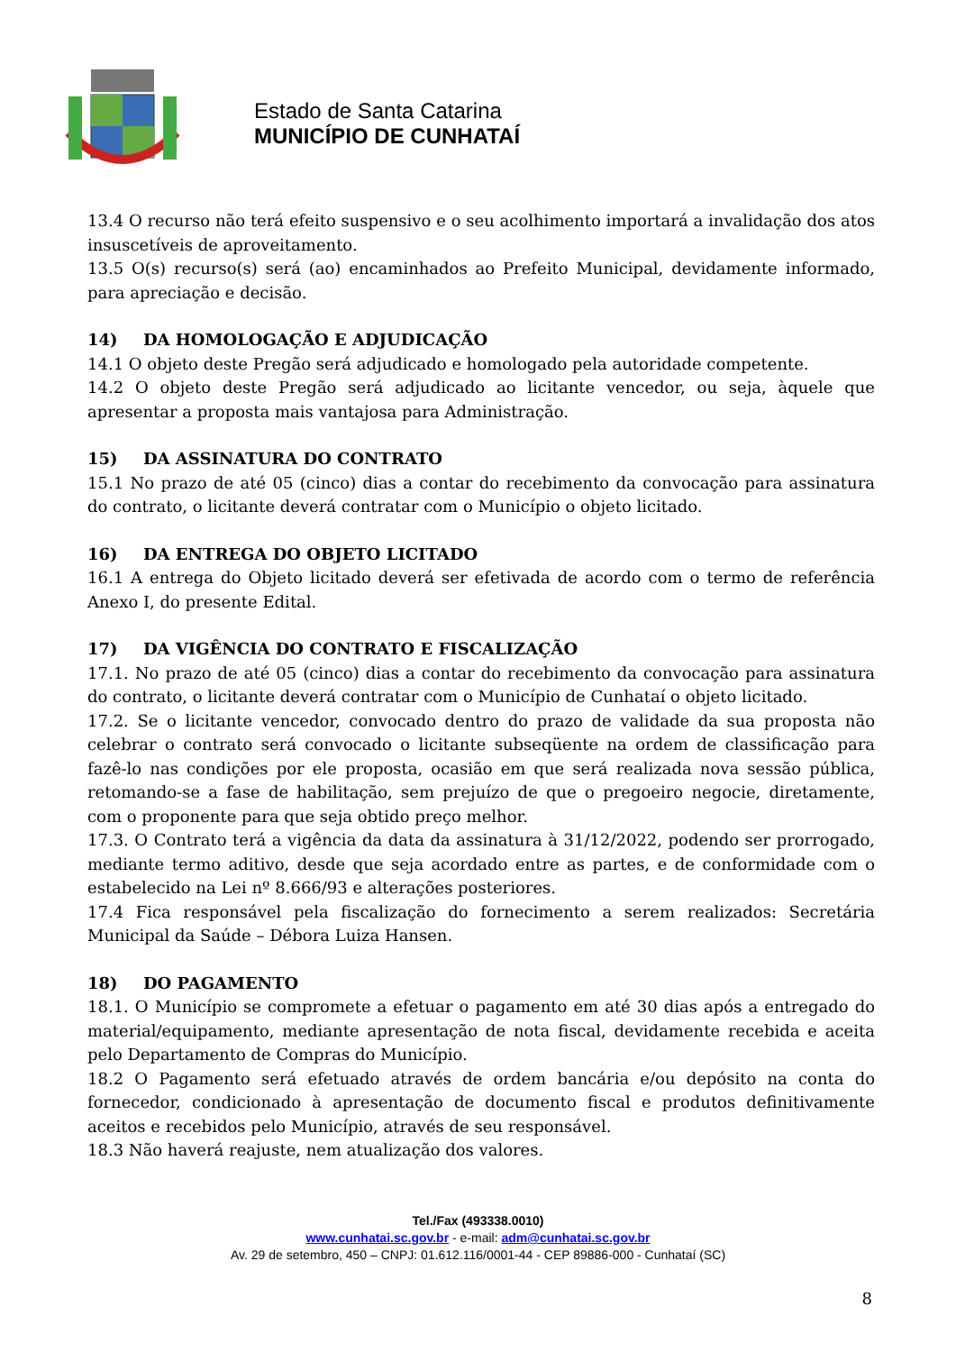Estado de Santa Catarina
MUNICÍPIO DE CUNHATAÍ
13.4 O recurso não terá efeito suspensivo e o seu acolhimento importará a invalidação dos atos insuscetíveis de aproveitamento.
13.5 O(s) recurso(s) será (ao) encaminhados ao Prefeito Municipal, devidamente informado, para apreciação e decisão.
14) DA HOMOLOGAÇÃO E ADJUDICAÇÃO
14.1 O objeto deste Pregão será adjudicado e homologado pela autoridade competente.
14.2 O objeto deste Pregão será adjudicado ao licitante vencedor, ou seja, àquele que apresentar a proposta mais vantajosa para Administração.
15) DA ASSINATURA DO CONTRATO
15.1 No prazo de até 05 (cinco) dias a contar do recebimento da convocação para assinatura do contrato, o licitante deverá contratar com o Município o objeto licitado.
16) DA ENTREGA DO OBJETO LICITADO
16.1 A entrega do Objeto licitado deverá ser efetivada de acordo com o termo de referência Anexo I, do presente Edital.
17) DA VIGÊNCIA DO CONTRATO E FISCALIZAÇÃO
17.1. No prazo de até 05 (cinco) dias a contar do recebimento da convocação para assinatura do contrato, o licitante deverá contratar com o Município de Cunhataí o objeto licitado.
17.2. Se o licitante vencedor, convocado dentro do prazo de validade da sua proposta não celebrar o contrato será convocado o licitante subseqüente na ordem de classificação para fazê-lo nas condições por ele proposta, ocasião em que será realizada nova sessão pública, retomando-se a fase de habilitação, sem prejuízo de que o pregoeiro negocie, diretamente, com o proponente para que seja obtido preço melhor.
17.3. O Contrato terá a vigência da data da assinatura à 31/12/2022, podendo ser prorrogado, mediante termo aditivo, desde que seja acordado entre as partes, e de conformidade com o estabelecido na Lei nº 8.666/93 e alterações posteriores.
17.4 Fica responsável pela fiscalização do fornecimento a serem realizados: Secretária Municipal da Saúde – Débora Luiza Hansen.
18) DO PAGAMENTO
18.1. O Município se compromete a efetuar o pagamento em até 30 dias após a entregado do material/equipamento, mediante apresentação de nota fiscal, devidamente recebida e aceita pelo Departamento de Compras do Município.
18.2 O Pagamento será efetuado através de ordem bancária e/ou depósito na conta do fornecedor, condicionado à apresentação de documento fiscal e produtos definitivamente aceitos e recebidos pelo Município, através de seu responsável.
18.3 Não haverá reajuste, nem atualização dos valores.
Tel./Fax (493338.0010)
www.cunhatai.sc.gov.br - e-mail: adm@cunhatai.sc.gov.br
Av. 29 de setembro, 450 – CNPJ: 01.612.116/0001-44 - CEP 89886-000 - Cunhataí (SC)
8